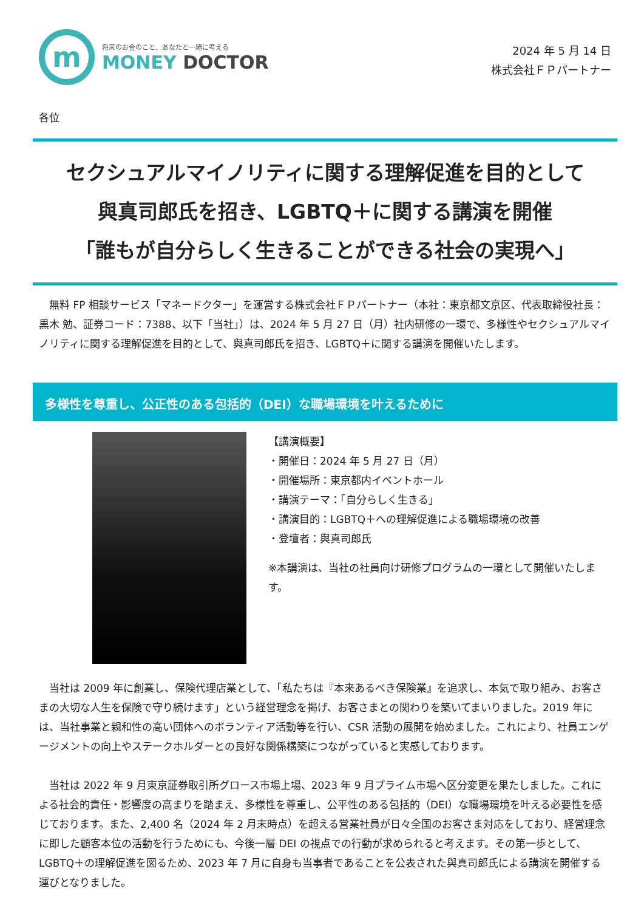m
将来のお金のこと、あなたと一緒に考える
MONEY DOCTOR
2024 年 5 月 14 日
株式会社ＦＰパートナー
各位
セクシュアルマイノリティに関する理解促進を目的として
與真司郎氏を招き、LGBTQ＋に関する講演を開催
「誰もが自分らしく生きることができる社会の実現へ」
　無料 FP 相談サービス「マネードクター」を運営する株式会社ＦＰパートナー（本社：東京都文京区、代表取締役社長：黒木 勉、証券コード：7388、以下「当社」）は、2024 年 5 月 27 日（月）社内研修の一環で、多様性やセクシュアルマイノリティに関する理解促進を目的として、與真司郎氏を招き、LGBTQ＋に関する講演を開催いたします。
多様性を尊重し、公正性のある包括的（DEI）な職場環境を叶えるために
【講演概要】
・開催日：2024 年 5 月 27 日（月）
・開催場所：東京都内イベントホール
・講演テーマ：「自分らしく生きる」
・講演目的：LGBTQ＋への理解促進による職場環境の改善
・登壇者：與真司郎氏
※本講演は、当社の社員向け研修プログラムの一環として開催いたします。
　当社は 2009 年に創業し、保険代理店業として、「私たちは『本来あるべき保険業』を追求し、本気で取り組み、お客さまの大切な人生を保険で守り続けます」という経営理念を掲げ、お客さまとの関わりを築いてまいりました。2019 年には、当社事業と親和性の高い団体へのボランティア活動等を行い、CSR 活動の展開を始めました。これにより、社員エンゲージメントの向上やステークホルダーとの良好な関係構築につながっていると実感しております。
　当社は 2022 年 9 月東京証券取引所グロース市場上場、2023 年 9 月プライム市場へ区分変更を果たしました。これによる社会的責任・影響度の高まりを踏まえ、多様性を尊重し、公平性のある包括的（DEI）な職場環境を叶える必要性を感じております。また、2,400 名（2024 年 2 月末時点）を超える営業社員が日々全国のお客さま対応をしており、経営理念に即した顧客本位の活動を行うためにも、今後一層 DEI の視点での行動が求められると考えます。その第一歩として、LGBTQ＋の理解促進を図るため、2023 年 7 月に自身も当事者であることを公表された與真司郎氏による講演を開催する運びとなりました。